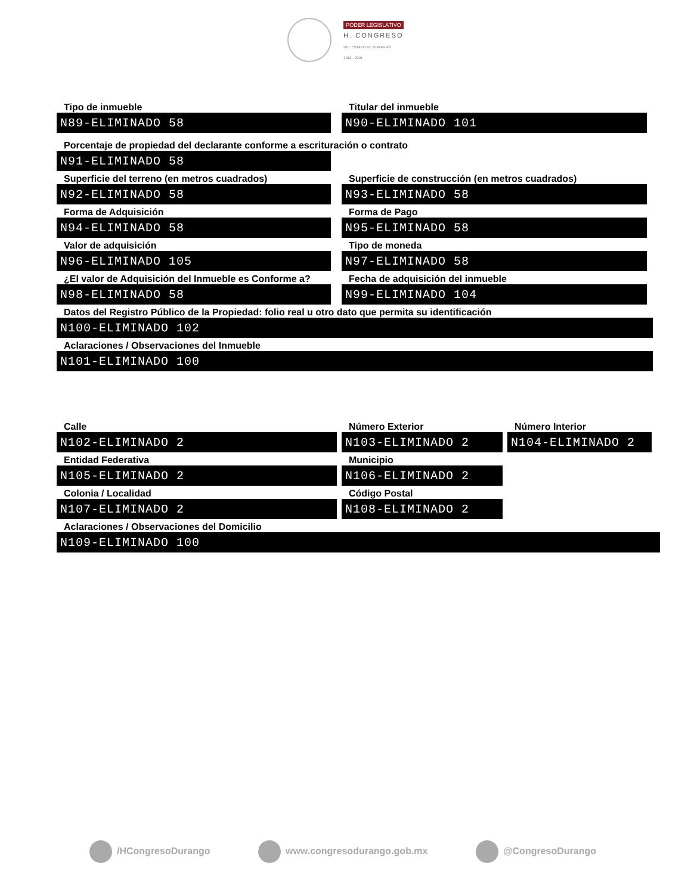PODER LEGISLATIVO
H. CONGRESO
DEL ESTADO DE DURANGO
2018 - 2021
Tipo de inmueble
N89-ELIMINADO 58
Titular del inmueble
N90-ELIMINADO 101
Porcentaje de propiedad del declarante conforme a escrituración o contrato
N91-ELIMINADO 58
Superficie del terreno (en metros cuadrados)
N92-ELIMINADO 58
Superficie de construcción (en metros cuadrados)
N93-ELIMINADO 58
Forma de Adquisición
N94-ELIMINADO 58
Forma de Pago
N95-ELIMINADO 58
Valor de adquisición
N96-ELIMINADO 105
Tipo de moneda
N97-ELIMINADO 58
¿El valor de Adquisición del Inmueble es Conforme a?
N98-ELIMINADO 58
Fecha de adquisición del inmueble
N99-ELIMINADO 104
Datos del Registro Público de la Propiedad: folio real u otro dato que permita su identificación
N100-ELIMINADO 102
Aclaraciones / Observaciones del Inmueble
N101-ELIMINADO 100
Calle
N102-ELIMINADO 2
Número Exterior
N103-ELIMINADO 2
Número Interior
N104-ELIMINADO 2
Entidad Federativa
N105-ELIMINADO 2
Municipio
N106-ELIMINADO 2
Colonia / Localidad
N107-ELIMINADO 2
Código Postal
N108-ELIMINADO 2
Aclaraciones / Observaciones del Domicilio
N109-ELIMINADO 100
/HCongresoDurango www.congresodurango.gob.mx @CongresoDurango